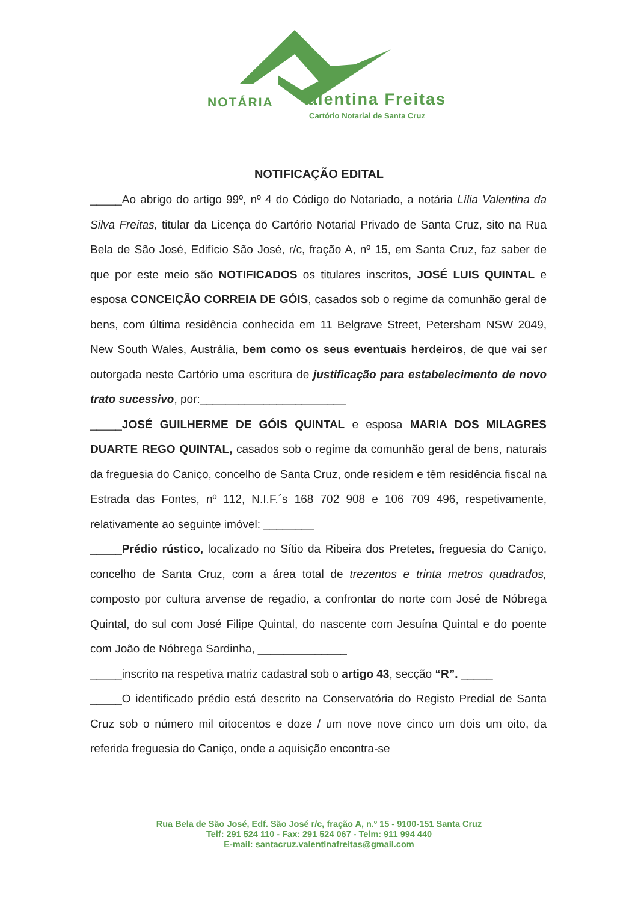NOTÁRIA alentina Freitas
Cartório Notarial de Santa Cruz
NOTIFICAÇÃO EDITAL
_____Ao abrigo do artigo 99º, nº 4 do Código do Notariado, a notária Lília Valentina da Silva Freitas, titular da Licença do Cartório Notarial Privado de Santa Cruz, sito na Rua Bela de São José, Edifício São José, r/c, fração A, nº 15, em Santa Cruz, faz saber de que por este meio são NOTIFICADOS os titulares inscritos, JOSÉ LUIS QUINTAL e esposa CONCEIÇÃO CORREIA DE GÓIS, casados sob o regime da comunhão geral de bens, com última residência conhecida em 11 Belgrave Street, Petersham NSW 2049, New South Wales, Austrália, bem como os seus eventuais herdeiros, de que vai ser outorgada neste Cartório uma escritura de justificação para estabelecimento de novo trato sucessivo, por:_______________________
_____JOSÉ GUILHERME DE GÓIS QUINTAL e esposa MARIA DOS MILAGRES DUARTE REGO QUINTAL, casados sob o regime da comunhão geral de bens, naturais da freguesia do Caniço, concelho de Santa Cruz, onde residem e têm residência fiscal na Estrada das Fontes, nº 112, N.I.F.´s 168 702 908 e 106 709 496, respetivamente, relativamente ao seguinte imóvel: ________
_____Prédio rústico, localizado no Sítio da Ribeira dos Pretetes, freguesia do Caniço, concelho de Santa Cruz, com a área total de trezentos e trinta metros quadrados, composto por cultura arvense de regadio, a confrontar do norte com José de Nóbrega Quintal, do sul com José Filipe Quintal, do nascente com Jesuína Quintal e do poente com João de Nóbrega Sardinha, ______________
_____inscrito na respetiva matriz cadastral sob o artigo 43, secção “R”. _____
_____O identificado prédio está descrito na Conservatória do Registo Predial de Santa Cruz sob o número mil oitocentos e doze / um nove nove cinco um dois um oito, da referida freguesia do Caniço, onde a aquisição encontra-se
Rua Bela de São José, Edf. São José r/c, fração A, n.º 15 - 9100-151 Santa Cruz
Telf: 291 524 110 - Fax: 291 524 067 - Telm: 911 994 440
E-mail: santacruz.valentinafreitas@gmail.com